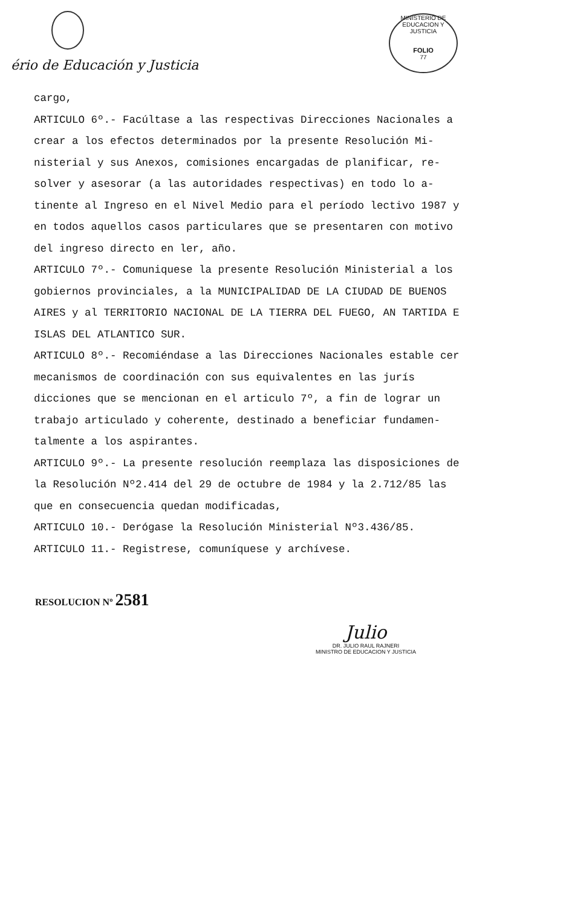ério de Educación y Justicia
MINISTERIO DE EDUCACION Y JUSTICIA
FOLIO
77
cargo,
ARTICULO 6º.- Facúltase a las respectivas Direcciones Nacionales a crear a los efectos determinados por la presente Resolución Mi- nisterial y sus Anexos, comisiones encargadas de planificar, re- solver y asesorar (a las autoridades respectivas) en todo lo a- tinente al Ingreso en el Nivel Medio para el período lectivo 1987 y en todos aquellos casos particulares que se presentaren con motivo del ingreso directo en ler, año.
ARTICULO 7º.- Comuniquese la presente Resolución Ministerial a los gobiernos provinciales, a la MUNICIPALIDAD DE LA CIUDAD DE BUENOS AIRES y al TERRITORIO NACIONAL DE LA TIERRA DEL FUEGO, AN TARTIDA E ISLAS DEL ATLANTICO SUR.
ARTICULO 8º.- Recomiéndase a las Direcciones Nacionales estable cer mecanismos de coordinación con sus equivalentes en las jurís dicciones que se mencionan en el articulo 7º, a fin de lograr un trabajo articulado y coherente, destinado a beneficiar fundamen- talmente a los aspirantes.
ARTICULO 9º.- La presente resolución reemplaza las disposiciones de la Resolución Nº2.414 del 29 de octubre de 1984 y la 2.712/85 las que en consecuencia quedan modificadas,
ARTICULO 10.- Derógase la Resolución Ministerial Nº3.436/85.
ARTICULO 11.- Registrese, comuníquese y archívese.
RESOLUCION Nº 2581
Julio
DR. JULIO RAUL RAJNERI
MINISTRO DE EDUCACION Y JUSTICIA